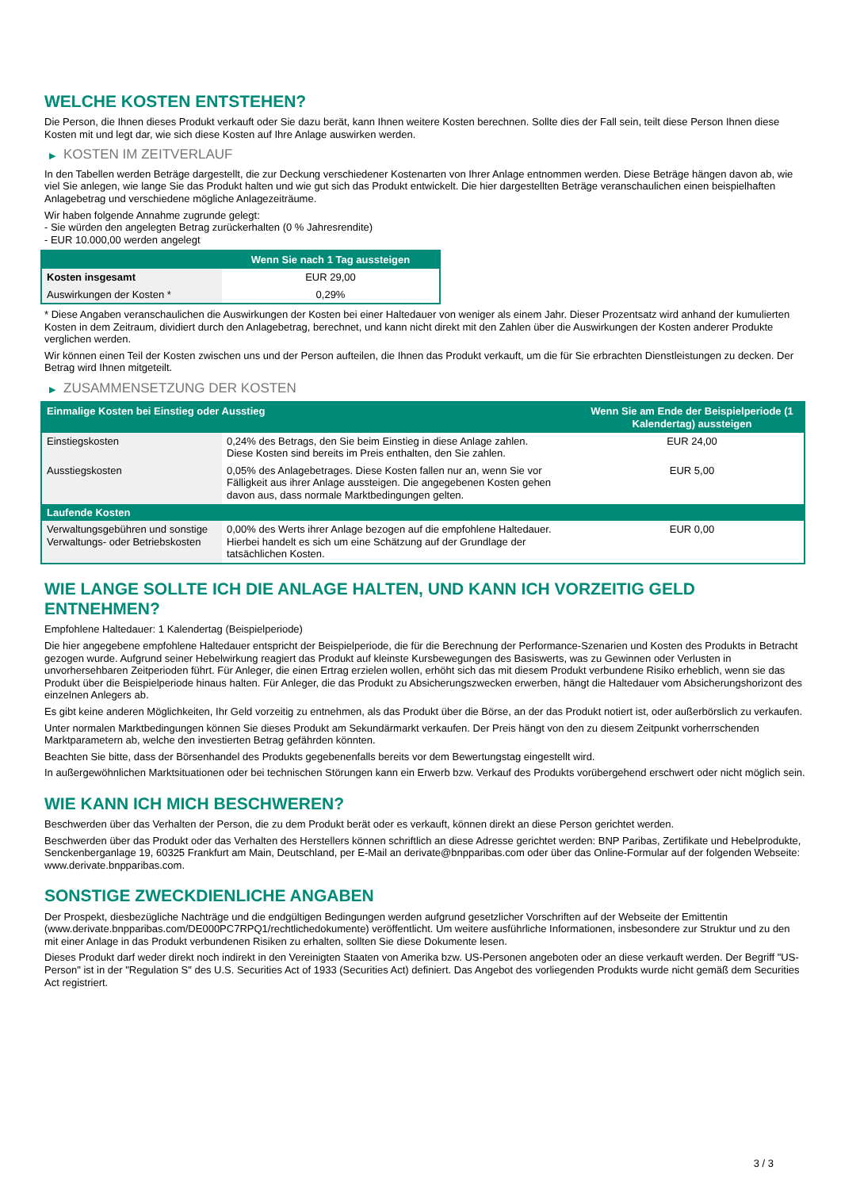WELCHE KOSTEN ENTSTEHEN?
Die Person, die Ihnen dieses Produkt verkauft oder Sie dazu berät, kann Ihnen weitere Kosten berechnen. Sollte dies der Fall sein, teilt diese Person Ihnen diese Kosten mit und legt dar, wie sich diese Kosten auf Ihre Anlage auswirken werden.
▶ KOSTEN IM ZEITVERLAUF
In den Tabellen werden Beträge dargestellt, die zur Deckung verschiedener Kostenarten von Ihrer Anlage entnommen werden. Diese Beträge hängen davon ab, wie viel Sie anlegen, wie lange Sie das Produkt halten und wie gut sich das Produkt entwickelt. Die hier dargestellten Beträge veranschaulichen einen beispielhaften Anlagebetrag und verschiedene mögliche Anlagezeiträume.
Wir haben folgende Annahme zugrunde gelegt:
- Sie würden den angelegten Betrag zurückerhalten (0 % Jahresrendite)
- EUR 10.000,00 werden angelegt
| | Wenn Sie nach 1 Tag aussteigen |
| --- | --- |
| Kosten insgesamt | EUR 29,00 |
| Auswirkungen der Kosten * | 0,29% |
* Diese Angaben veranschaulichen die Auswirkungen der Kosten bei einer Haltedauer von weniger als einem Jahr. Dieser Prozentsatz wird anhand der kumulierten Kosten in dem Zeitraum, dividiert durch den Anlagebetrag, berechnet, und kann nicht direkt mit den Zahlen über die Auswirkungen der Kosten anderer Produkte verglichen werden.
Wir können einen Teil der Kosten zwischen uns und der Person aufteilen, die Ihnen das Produkt verkauft, um die für Sie erbrachten Dienstleistungen zu decken. Der Betrag wird Ihnen mitgeteilt.
▶ ZUSAMMENSETZUNG DER KOSTEN
| Einmalige Kosten bei Einstieg oder Ausstieg | | Wenn Sie am Ende der Beispielperiode (1 Kalendertag) aussteigen |
| --- | --- | --- |
| Einstiegskosten | 0,24% des Betrags, den Sie beim Einstieg in diese Anlage zahlen. Diese Kosten sind bereits im Preis enthalten, den Sie zahlen. | EUR 24,00 |
| Ausstiegskosten | 0,05% des Anlagebetrages. Diese Kosten fallen nur an, wenn Sie vor Fälligkeit aus ihrer Anlage aussteigen. Die angegebenen Kosten gehen davon aus, dass normale Marktbedingungen gelten. | EUR 5,00 |
| Laufende Kosten | | |
| Verwaltungsgebühren und sonstige Verwaltungs- oder Betriebskosten | 0,00% des Werts ihrer Anlage bezogen auf die empfohlene Haltedauer. Hierbei handelt es sich um eine Schätzung auf der Grundlage der tatsächlichen Kosten. | EUR 0,00 |
WIE LANGE SOLLTE ICH DIE ANLAGE HALTEN, UND KANN ICH VORZEITIG GELD ENTNEHMEN?
Empfohlene Haltedauer: 1 Kalendertag (Beispielperiode)
Die hier angegebene empfohlene Haltedauer entspricht der Beispielperiode, die für die Berechnung der Performance-Szenarien und Kosten des Produkts in Betracht gezogen wurde. Aufgrund seiner Hebelwirkung reagiert das Produkt auf kleinste Kursbewegungen des Basiswerts, was zu Gewinnen oder Verlusten in unvorhersehbaren Zeitperioden führt. Für Anleger, die einen Ertrag erzielen wollen, erhöht sich das mit diesem Produkt verbundene Risiko erheblich, wenn sie das Produkt über die Beispielperiode hinaus halten. Für Anleger, die das Produkt zu Absicherungszwecken erwerben, hängt die Haltedauer vom Absicherungshorizont des einzelnen Anlegers ab.
Es gibt keine anderen Möglichkeiten, Ihr Geld vorzeitig zu entnehmen, als das Produkt über die Börse, an der das Produkt notiert ist, oder außerbörslich zu verkaufen.
Unter normalen Marktbedingungen können Sie dieses Produkt am Sekundärmarkt verkaufen. Der Preis hängt von den zu diesem Zeitpunkt vorherrschenden Marktparametern ab, welche den investierten Betrag gefährden könnten.
Beachten Sie bitte, dass der Börsenhandel des Produkts gegebenenfalls bereits vor dem Bewertungstag eingestellt wird.
In außergewöhnlichen Marktsituationen oder bei technischen Störungen kann ein Erwerb bzw. Verkauf des Produkts vorübergehend erschwert oder nicht möglich sein.
WIE KANN ICH MICH BESCHWEREN?
Beschwerden über das Verhalten der Person, die zu dem Produkt berät oder es verkauft, können direkt an diese Person gerichtet werden.
Beschwerden über das Produkt oder das Verhalten des Herstellers können schriftlich an diese Adresse gerichtet werden: BNP Paribas, Zertifikate und Hebelprodukte, Senckenberganlage 19, 60325 Frankfurt am Main, Deutschland, per E-Mail an derivate@bnpparibas.com oder über das Online-Formular auf der folgenden Webseite: www.derivate.bnpparibas.com.
SONSTIGE ZWECKDIENLICHE ANGABEN
Der Prospekt, diesbezügliche Nachträge und die endgültigen Bedingungen werden aufgrund gesetzlicher Vorschriften auf der Webseite der Emittentin (www.derivate.bnpparibas.com/DE000PC7RPQ1/rechtlichedokumente) veröffentlicht. Um weitere ausführliche Informationen, insbesondere zur Struktur und zu den mit einer Anlage in das Produkt verbundenen Risiken zu erhalten, sollten Sie diese Dokumente lesen.
Dieses Produkt darf weder direkt noch indirekt in den Vereinigten Staaten von Amerika bzw. US-Personen angeboten oder an diese verkauft werden. Der Begriff "US-Person" ist in der "Regulation S" des U.S. Securities Act of 1933 (Securities Act) definiert. Das Angebot des vorliegenden Produkts wurde nicht gemäß dem Securities Act registriert.
3 / 3